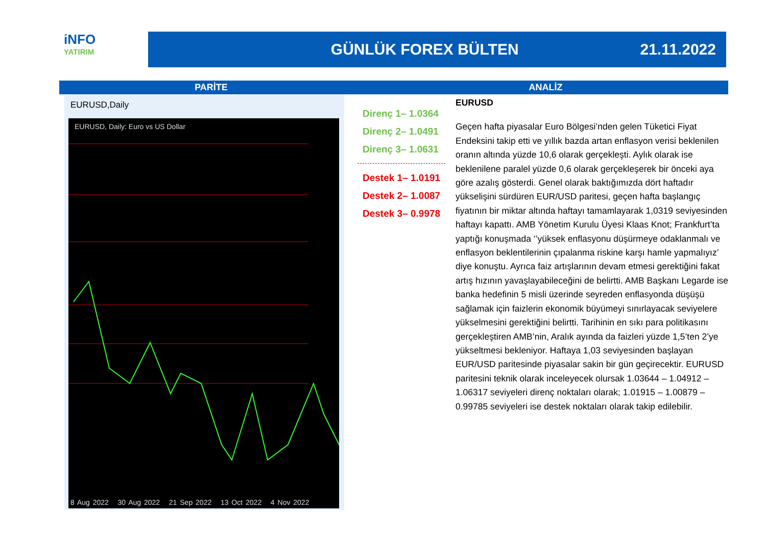iNFO
YATIRIM
GÜNLÜK FOREX BÜLTEN 21.11.2022
PARİTE ANALİZ
EURUSD,Daily
EURUSD, Daily: Euro vs US Dollar
8 Aug 2022 30 Aug 2022 21 Sep 2022 13 Oct 2022 4 Nov 2022
Direnç 1– 1.0364
Direnç 2– 1.0491
Direnç 3– 1.0631
Destek 1– 1.0191
Destek 2– 1.0087
Destek 3– 0.9978
EURUSD
Geçen hafta piyasalar Euro Bölgesi’nden gelen Tüketici Fiyat Endeksini takip etti ve yıllık bazda artan enflasyon verisi beklenilen oranın altında yüzde 10,6 olarak gerçekleşti. Aylık olarak ise beklenilene paralel yüzde 0,6 olarak gerçekleşerek bir önceki aya göre azalış gösterdi. Genel olarak baktığımızda dört haftadır yükselişini sürdüren EUR/USD paritesi, geçen hafta başlangıç fiyatının bir miktar altında haftayı tamamlayarak 1,0319 seviyesinden haftayı kapattı. AMB Yönetim Kurulu Üyesi Klaas Knot; Frankfurt’ta yaptığı konuşmada ‘’yüksek enflasyonu düşürmeye odaklanmalı ve enflasyon beklentilerinin çıpalanma riskine karşı hamle yapmalıyız’ diye konuştu. Ayrıca faiz artışlarının devam etmesi gerektiğini fakat artış hızının yavaşlayabileceğini de belirtti. AMB Başkanı Legarde ise banka hedefinin 5 misli üzerinde seyreden enflasyonda düşüşü sağlamak için faizlerin ekonomik büyümeyi sınırlayacak seviyelere yükselmesini gerektiğini belirtti. Tarihinin en sıkı para politikasını gerçekleştiren AMB’nin, Aralık ayında da faizleri yüzde 1,5’ten 2’ye yükseltmesi bekleniyor. Haftaya 1,03 seviyesinden başlayan EUR/USD paritesinde piyasalar sakin bir gün geçirecektir. EURUSD paritesini teknik olarak inceleyecek olursak 1.03644 – 1.04912 – 1.06317 seviyeleri direnç noktaları olarak; 1.01915 – 1.00879 – 0.99785 seviyeleri ise destek noktaları olarak takip edilebilir.